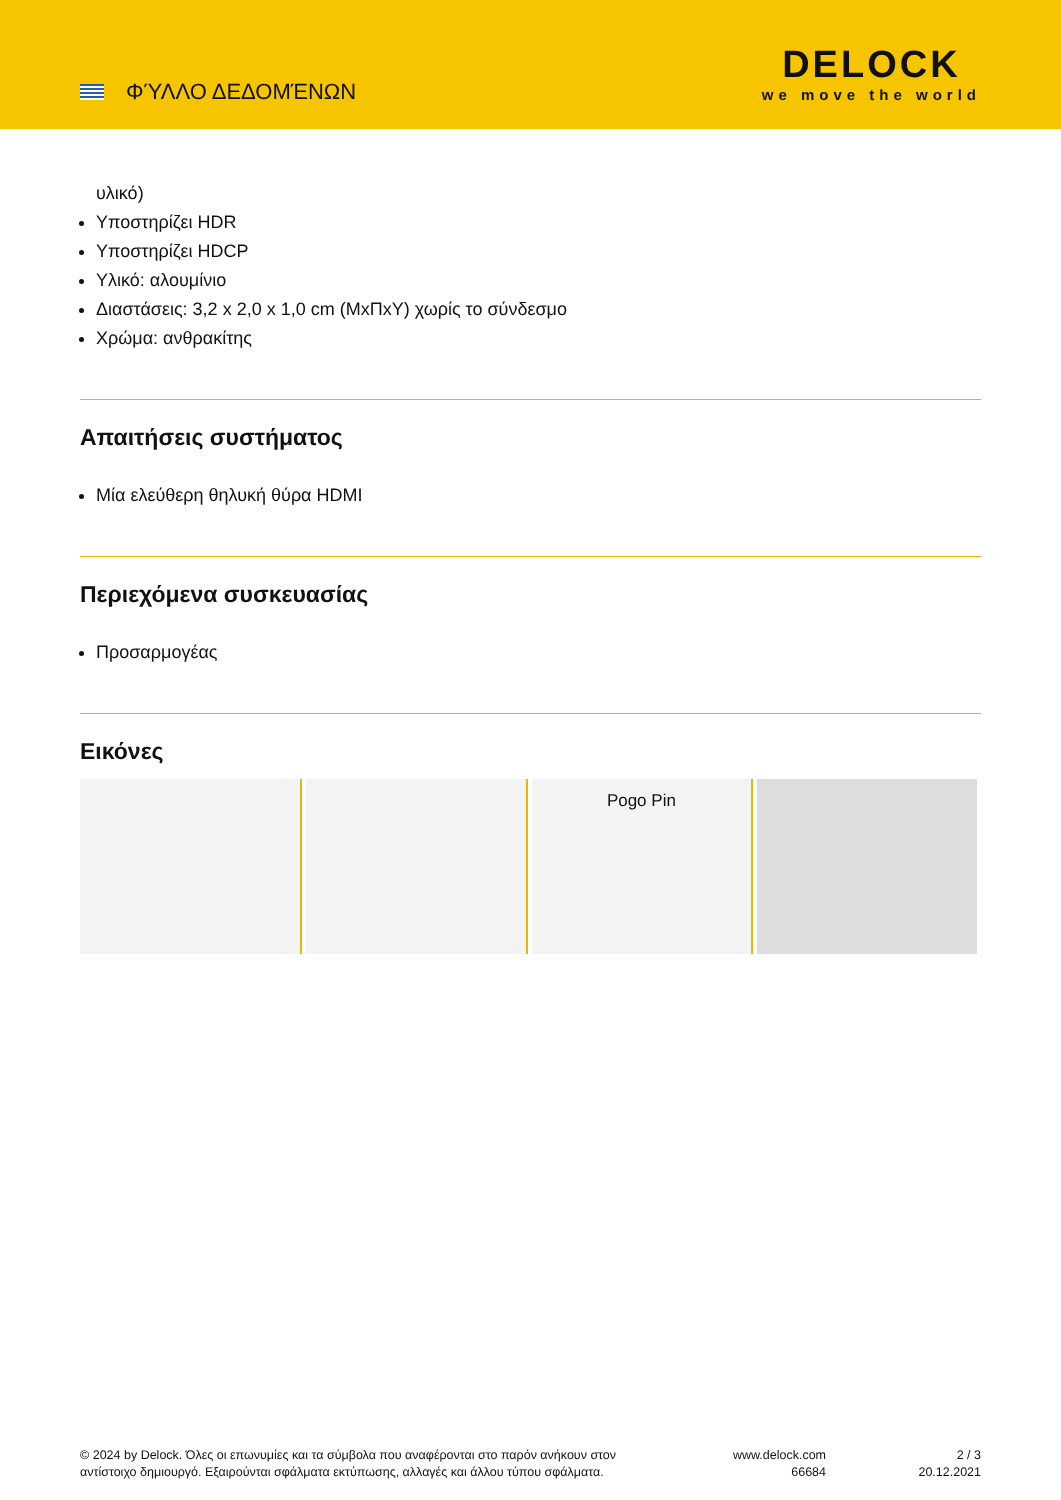ΦΎΛΛΟ ΔΕΔΟΜΈΝΩΝ
DELOCK
we move the world
υλικό)
Υποστηρίζει HDR
Υποστηρίζει HDCP
Υλικό: αλουμίνιο
Διαστάσεις: 3,2 x 2,0 x 1,0 cm (ΜxΠxΥ) χωρίς το σύνδεσμο
Χρώμα: ανθρακίτης
Απαιτήσεις συστήματος
Μία ελεύθερη θηλυκή θύρα HDMI
Περιεχόμενα συσκευασίας
Προσαρμογέας
Εικόνες
Pogo Pin
© 2024 by Delock. Όλες οι επωνυμίες και τα σύμβολα που αναφέρονται στο παρόν ανήκουν στον αντίστοιχο δημιουργό. Εξαιρούνται σφάλματα εκτύπωσης, αλλαγές και άλλου τύπου σφάλματα.
www.delock.com
66684
2 / 3
20.12.2021